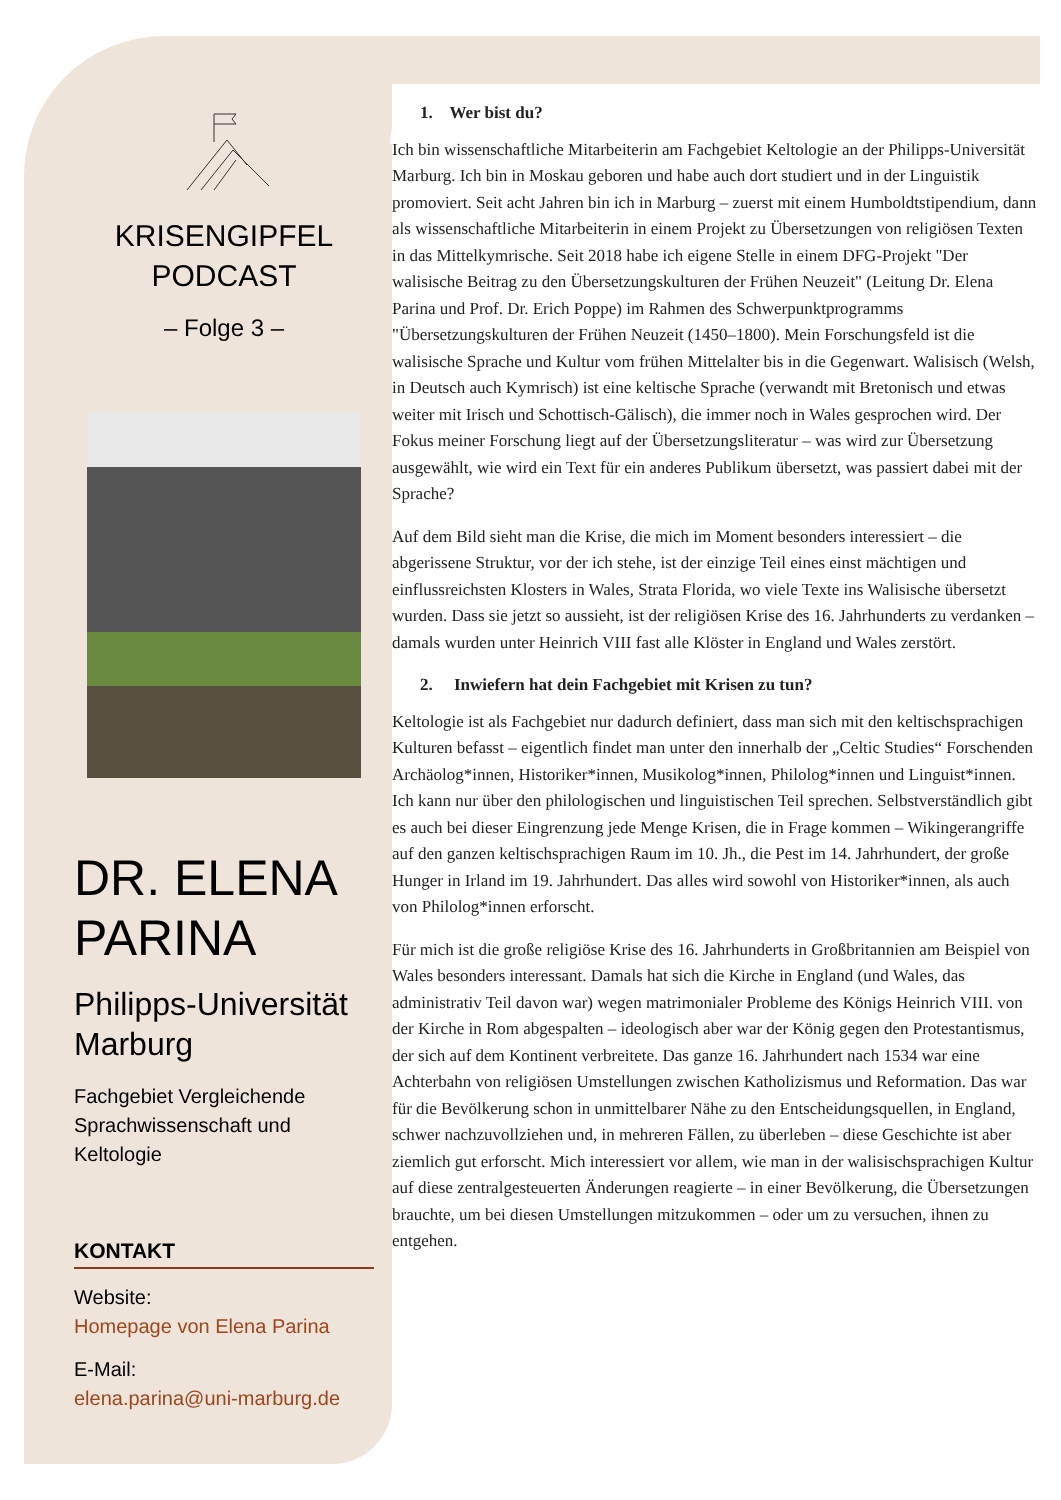KRISENGIPFEL
PODCAST
– Folge 3 –
DR. ELENA PARINA
Philipps-Universität Marburg
Fachgebiet Vergleichende Sprachwissenschaft und Keltologie
KONTAKT
Website:
Homepage von Elena Parina
E-Mail:
elena.parina@uni-marburg.de
1. Wer bist du?
Ich bin wissenschaftliche Mitarbeiterin am Fachgebiet Keltologie an der Philipps-Universität Marburg. Ich bin in Moskau geboren und habe auch dort studiert und in der Linguistik promoviert. Seit acht Jahren bin ich in Marburg – zuerst mit einem Humboldtstipendium, dann als wissenschaftliche Mitarbeiterin in einem Projekt zu Übersetzungen von religiösen Texten in das Mittelkymrische. Seit 2018 habe ich eigene Stelle in einem DFG-Projekt "Der walisische Beitrag zu den Übersetzungskulturen der Frühen Neuzeit" (Leitung Dr. Elena Parina und Prof. Dr. Erich Poppe) im Rahmen des Schwerpunktprogramms "Übersetzungskulturen der Frühen Neuzeit (1450–1800). Mein Forschungsfeld ist die walisische Sprache und Kultur vom frühen Mittelalter bis in die Gegenwart. Walisisch (Welsh, in Deutsch auch Kymrisch) ist eine keltische Sprache (verwandt mit Bretonisch und etwas weiter mit Irisch und Schottisch-Gälisch), die immer noch in Wales gesprochen wird. Der Fokus meiner Forschung liegt auf der Übersetzungsliteratur – was wird zur Übersetzung ausgewählt, wie wird ein Text für ein anderes Publikum übersetzt, was passiert dabei mit der Sprache?
Auf dem Bild sieht man die Krise, die mich im Moment besonders interessiert – die abgerissene Struktur, vor der ich stehe, ist der einzige Teil eines einst mächtigen und einflussreichsten Klosters in Wales, Strata Florida, wo viele Texte ins Walisische übersetzt wurden. Dass sie jetzt so aussieht, ist der religiösen Krise des 16. Jahrhunderts zu verdanken – damals wurden unter Heinrich VIII fast alle Klöster in England und Wales zerstört.
2. Inwiefern hat dein Fachgebiet mit Krisen zu tun?
Keltologie ist als Fachgebiet nur dadurch definiert, dass man sich mit den keltischsprachigen Kulturen befasst – eigentlich findet man unter den innerhalb der „Celtic Studies“ Forschenden Archäolog*innen, Historiker*innen, Musikolog*innen, Philolog*innen und Linguist*innen. Ich kann nur über den philologischen und linguistischen Teil sprechen. Selbstverständlich gibt es auch bei dieser Eingrenzung jede Menge Krisen, die in Frage kommen – Wikingerangriffe auf den ganzen keltischsprachigen Raum im 10. Jh., die Pest im 14. Jahrhundert, der große Hunger in Irland im 19. Jahrhundert. Das alles wird sowohl von Historiker*innen, als auch von Philolog*innen erforscht.
Für mich ist die große religiöse Krise des 16. Jahrhunderts in Großbritannien am Beispiel von Wales besonders interessant. Damals hat sich die Kirche in England (und Wales, das administrativ Teil davon war) wegen matrimonialer Probleme des Königs Heinrich VIII. von der Kirche in Rom abgespalten – ideologisch aber war der König gegen den Protestantismus, der sich auf dem Kontinent verbreitete. Das ganze 16. Jahrhundert nach 1534 war eine Achterbahn von religiösen Umstellungen zwischen Katholizismus und Reformation. Das war für die Bevölkerung schon in unmittelbarer Nähe zu den Entscheidungsquellen, in England, schwer nachzuvollziehen und, in mehreren Fällen, zu überleben – diese Geschichte ist aber ziemlich gut erforscht. Mich interessiert vor allem, wie man in der walisischsprachigen Kultur auf diese zentralgesteuerten Änderungen reagierte – in einer Bevölkerung, die Übersetzungen brauchte, um bei diesen Umstellungen mitzukommen – oder um zu versuchen, ihnen zu entgehen.